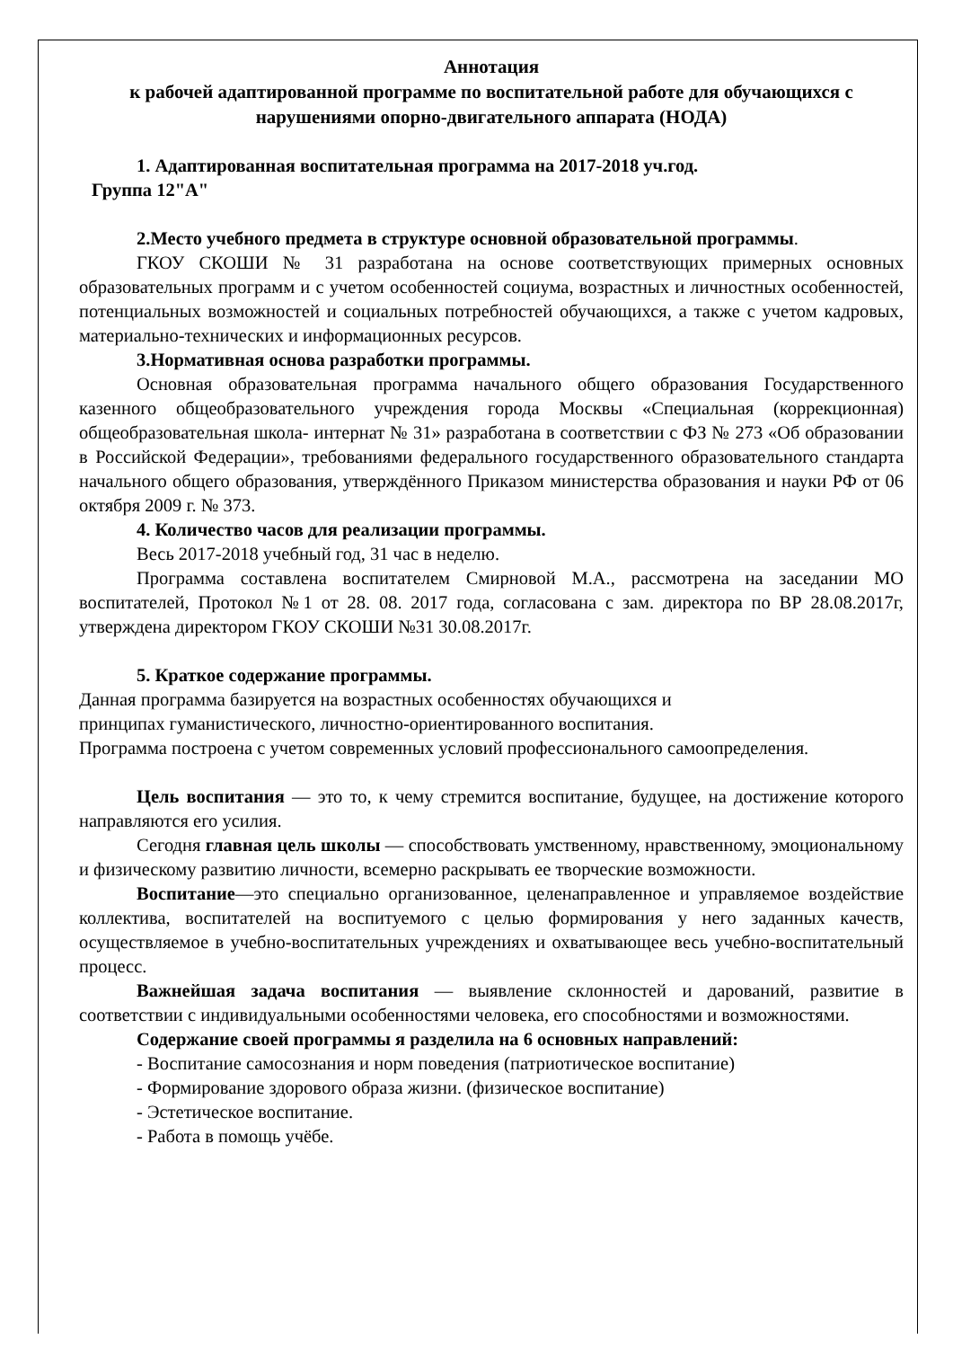Аннотация
к рабочей адаптированной программе по воспитательной работе для обучающихся с нарушениями опорно-двигательного аппарата (НОДА)
1. Адаптированная воспитательная программа на 2017-2018 уч.год.
Группа 12"А"
2.Место учебного предмета в структуре основной образовательной программы.
ГКОУ СКОШИ № 31 разработана на основе соответствующих примерных основных образовательных программ и с учетом особенностей социума, возрастных и личностных особенностей, потенциальных возможностей и социальных потребностей обучающихся, а также с учетом кадровых, материально-технических и информационных ресурсов.
3.Нормативная основа разработки программы.
Основная образовательная программа начального общего образования Государственного казенного общеобразовательного учреждения города Москвы «Специальная (коррекционная) общеобразовательная школа- интернат № 31» разработана в соответствии с ФЗ № 273 «Об образовании в Российской Федерации», требованиями федерального государственного образовательного стандарта начального общего образования, утверждённого Приказом министерства образования и науки РФ от 06 октября 2009 г. № 373.
4. Количество часов для реализации программы.
Весь 2017-2018 учебный год, 31 час в неделю.
Программа составлена воспитателем Смирновой М.А., рассмотрена на заседании МО воспитателей, Протокол №1 от 28. 08. 2017 года, согласована с зам. директора по ВР 28.08.2017г, утверждена директором ГКОУ СКОШИ №31 30.08.2017г.
5. Краткое содержание программы.
Данная программа базируется на возрастных особенностях обучающихся и
принципах гуманистического, личностно-ориентированного воспитания.
Программа построена с учетом современных условий профессионального самоопределения.
Цель воспитания — это то, к чему стремится воспитание, будущее, на достижение которого направляются его усилия.
Сегодня главная цель школы — способствовать умственному, нравственному, эмоциональному и физическому развитию личности, всемерно раскрывать ее творческие возможности.
Воспитание—это специально организованное, целенаправленное и управляемое воздействие коллектива, воспитателей на воспитуемого с целью формирования у него заданных качеств, осуществляемое в учебно-воспитательных учреждениях и охватывающее весь учебно-воспитательный процесс.
Важнейшая задача воспитания — выявление склонностей и дарований, развитие в соответствии с индивидуальными особенностями человека, его способностями и возможностями.
Содержание своей программы я разделила на 6 основных направлений:
- Воспитание самосознания и норм поведения (патриотическое воспитание)
- Формирование здорового образа жизни. (физическое воспитание)
- Эстетическое воспитание.
- Работа в помощь учёбе.